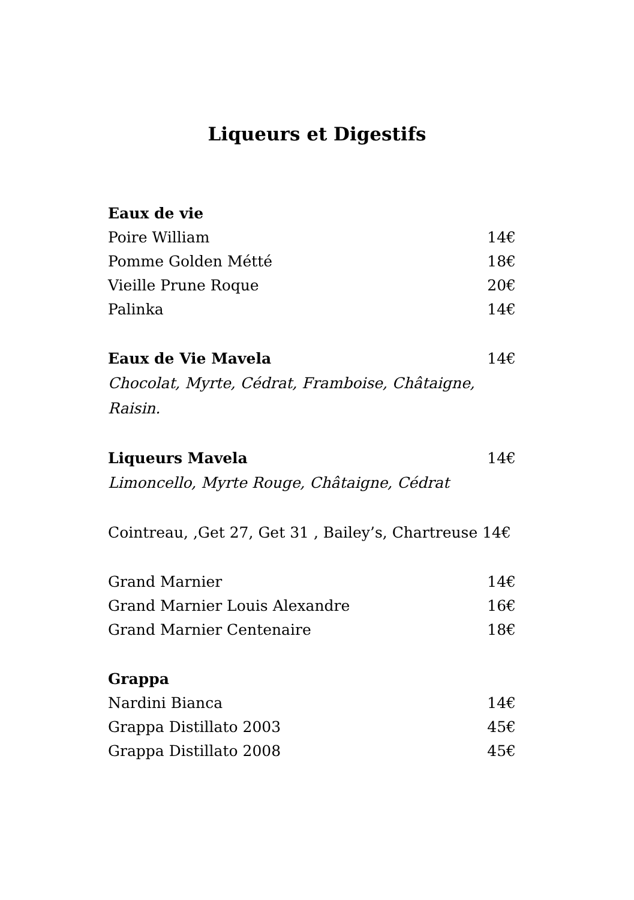Liqueurs et Digestifs
Eaux de vie
Poire William 14€
Pomme Golden Métté 18€
Vieille Prune Roque 20€
Palinka 14€
Eaux de Vie Mavela 14€
Chocolat, Myrte, Cédrat, Framboise, Châtaigne, Raisin.
Liqueurs Mavela 14€
Limoncello, Myrte Rouge, Châtaigne, Cédrat
Cointreau, ,Get 27, Get 31 , Bailey’s, Chartreuse 14€
Grand Marnier 14€
Grand Marnier Louis Alexandre 16€
Grand Marnier Centenaire 18€
Grappa
Nardini Bianca 14€
Grappa Distillato 2003 45€
Grappa Distillato 2008 45€